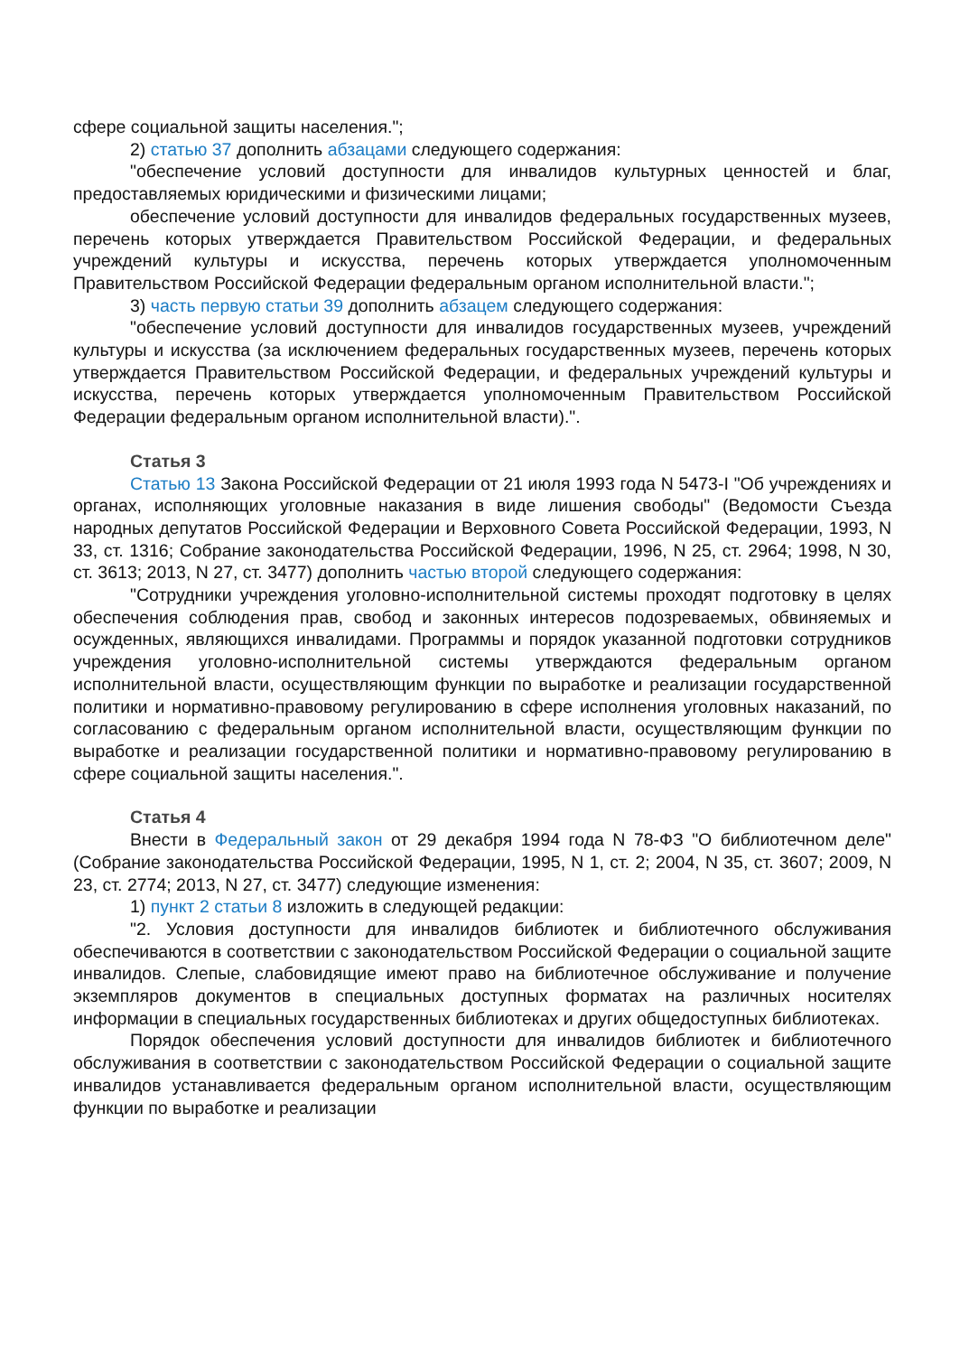сфере социальной защиты населения.";
2) статью 37 дополнить абзацами следующего содержания:
"обеспечение условий доступности для инвалидов культурных ценностей и благ, предоставляемых юридическими и физическими лицами;
обеспечение условий доступности для инвалидов федеральных государственных музеев, перечень которых утверждается Правительством Российской Федерации, и федеральных учреждений культуры и искусства, перечень которых утверждается уполномоченным Правительством Российской Федерации федеральным органом исполнительной власти.";
3) часть первую статьи 39 дополнить абзацем следующего содержания:
"обеспечение условий доступности для инвалидов государственных музеев, учреждений культуры и искусства (за исключением федеральных государственных музеев, перечень которых утверждается Правительством Российской Федерации, и федеральных учреждений культуры и искусства, перечень которых утверждается уполномоченным Правительством Российской Федерации федеральным органом исполнительной власти).".
Статья 3
Статью 13 Закона Российской Федерации от 21 июля 1993 года N 5473-I "Об учреждениях и органах, исполняющих уголовные наказания в виде лишения свободы" (Ведомости Съезда народных депутатов Российской Федерации и Верховного Совета Российской Федерации, 1993, N 33, ст. 1316; Собрание законодательства Российской Федерации, 1996, N 25, ст. 2964; 1998, N 30, ст. 3613; 2013, N 27, ст. 3477) дополнить частью второй следующего содержания:
"Сотрудники учреждения уголовно-исполнительной системы проходят подготовку в целях обеспечения соблюдения прав, свобод и законных интересов подозреваемых, обвиняемых и осужденных, являющихся инвалидами. Программы и порядок указанной подготовки сотрудников учреждения уголовно-исполнительной системы утверждаются федеральным органом исполнительной власти, осуществляющим функции по выработке и реализации государственной политики и нормативно-правовому регулированию в сфере исполнения уголовных наказаний, по согласованию с федеральным органом исполнительной власти, осуществляющим функции по выработке и реализации государственной политики и нормативно-правовому регулированию в сфере социальной защиты населения.".
Статья 4
Внести в Федеральный закон от 29 декабря 1994 года N 78-ФЗ "О библиотечном деле" (Собрание законодательства Российской Федерации, 1995, N 1, ст. 2; 2004, N 35, ст. 3607; 2009, N 23, ст. 2774; 2013, N 27, ст. 3477) следующие изменения:
1) пункт 2 статьи 8 изложить в следующей редакции:
"2. Условия доступности для инвалидов библиотек и библиотечного обслуживания обеспечиваются в соответствии с законодательством Российской Федерации о социальной защите инвалидов. Слепые, слабовидящие имеют право на библиотечное обслуживание и получение экземпляров документов в специальных доступных форматах на различных носителях информации в специальных государственных библиотеках и других общедоступных библиотеках.
Порядок обеспечения условий доступности для инвалидов библиотек и библиотечного обслуживания в соответствии с законодательством Российской Федерации о социальной защите инвалидов устанавливается федеральным органом исполнительной власти, осуществляющим функции по выработке и реализации